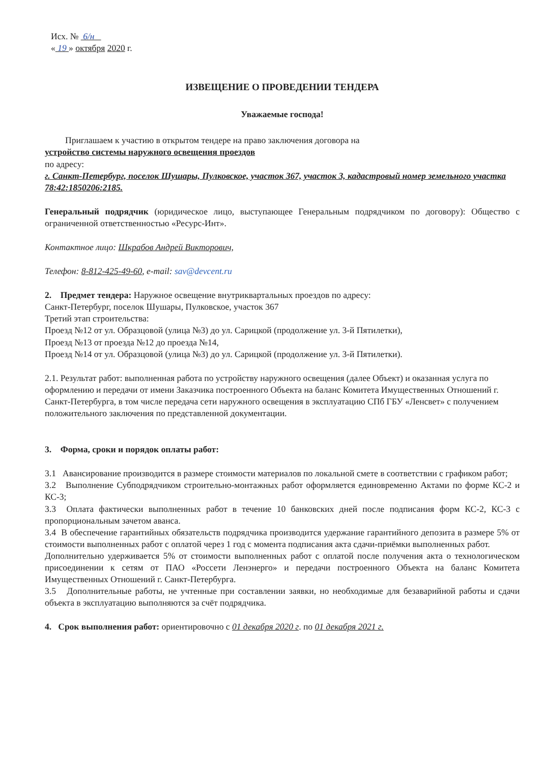Исх. № 6/н
« 19 » октября 2020 г.
ИЗВЕЩЕНИЕ О ПРОВЕДЕНИИ ТЕНДЕРА
Уважаемые господа!
Приглашаем к участию в открытом тендере на право заключения договора на
устройство системы наружного освещения проездов
по адресу:
г. Санкт-Петербург, поселок Шушары, Пулковское, участок 367, участок 3, кадастровый номер земельного участка 78:42:1850206:2185.
Генеральный подрядчик (юридическое лицо, выступающее Генеральным подрядчиком по договору): Общество с ограниченной ответственностью «Ресурс-Инт».
Контактное лицо: Шкрабов Андрей Викторович,
Телефон: 8-812-425-49-60, e-mail: sav@devcent.ru
2. Предмет тендера: Наружное освещение внутриквартальных проездов по адресу:
Санкт-Петербург, поселок Шушары, Пулковское, участок 367
Третий этап строительства:
Проезд №12 от ул. Образцовой (улица №3) до ул. Сарицкой (продолжение ул. 3-й Пятилетки),
Проезд №13 от проезда №12 до проезда №14,
Проезд №14 от ул. Образцовой (улица №3) до ул. Сарицкой (продолжение ул. 3-й Пятилетки).
2.1. Результат работ: выполненная работа по устройству наружного освещения (далее Объект) и оказанная услуга по оформлению и передачи от имени Заказчика построенного Объекта на баланс Комитета Имущественных Отношений г. Санкт-Петербурга, в том числе передача сети наружного освещения в эксплуатацию СПб ГБУ «Ленсвет» с получением положительного заключения по представленной документации.
3. Форма, сроки и порядок оплаты работ:
3.1 Авансирование производится в размере стоимости материалов по локальной смете в соответствии с графиком работ;
3.2 Выполнение Субподрядчиком строительно-монтажных работ оформляется единовременно Актами по форме КС-2 и КС-3;
3.3 Оплата фактически выполненных работ в течение 10 банковских дней после подписания форм КС-2, КС-3 с пропорциональным зачетом аванса.
3.4 В обеспечение гарантийных обязательств подрядчика производится удержание гарантийного депозита в размере 5% от стоимости выполненных работ с оплатой через 1 год с момента подписания акта сдачи-приёмки выполненных работ.
Дополнительно удерживается 5% от стоимости выполненных работ с оплатой после получения акта о технологическом присоединении к сетям от ПАО «Россети Ленэнерго» и передачи построенного Объекта на баланс Комитета Имущественных Отношений г. Санкт-Петербурга.
3.5 Дополнительные работы, не учтенные при составлении заявки, но необходимые для безаварийной работы и сдачи объекта в эксплуатацию выполняются за счёт подрядчика.
4. Срок выполнения работ: ориентировочно с 01 декабря 2020 г. по 01 декабря 2021 г.